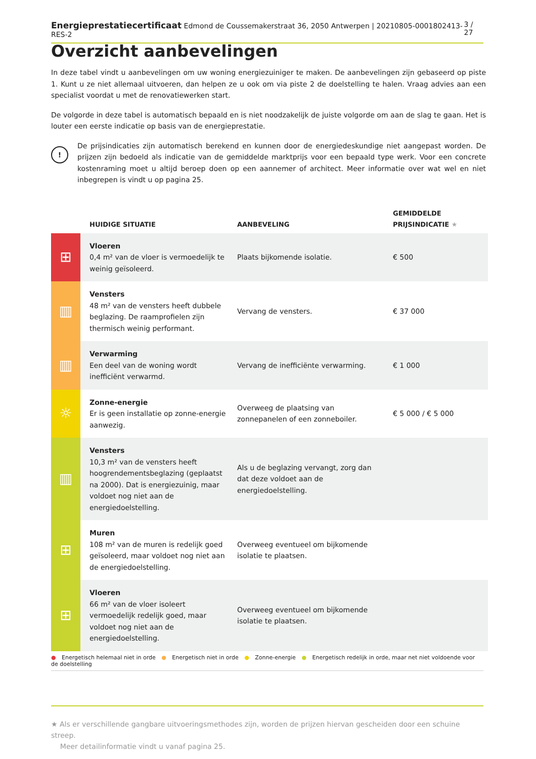Energieprestatiecertificaat Edmond de Coussemakerstraat 36, 2050 Antwerpen | 20210805-0001802413-RES-2 3 / 27
Overzicht aanbevelingen
In deze tabel vindt u aanbevelingen om uw woning energiezuiniger te maken. De aanbevelingen zijn gebaseerd op piste 1. Kunt u ze niet allemaal uitvoeren, dan helpen ze u ook om via piste 2 de doelstelling te halen. Vraag advies aan een specialist voordat u met de renovatiewerken start.
De volgorde in deze tabel is automatisch bepaald en is niet noodzakelijk de juiste volgorde om aan de slag te gaan. Het is louter een eerste indicatie op basis van de energieprestatie.
!
De prijsindicaties zijn automatisch berekend en kunnen door de energiedeskundige niet aangepast worden. De prijzen zijn bedoeld als indicatie van de gemiddelde marktprijs voor een bepaald type werk. Voor een concrete kostenraming moet u altijd beroep doen op een aannemer of architect. Meer informatie over wat wel en niet inbegrepen is vindt u op pagina 25.
| | HUIDIGE SITUATIE | AANBEVELING | GEMIDDELDE PRIJSINDICATIE ★ |
| --- | --- | --- | --- |
| ⊞ | Vloeren 0,4 m² van de vloer is vermoedelijk te weinig geïsoleerd. | Plaats bijkomende isolatie. | € 500 |
| ▥ | Vensters 48 m² van de vensters heeft dubbele beglazing. De raamprofielen zijn thermisch weinig performant. | Vervang de vensters. | € 37 000 |
| ▥ | Verwarming Een deel van de woning wordt inefficiënt verwarmd. | Vervang de inefficiënte verwarming. | € 1 000 |
| ☼ | Zonne-energie Er is geen installatie op zonne-energie aanwezig. | Overweeg de plaatsing van zonnepanelen of een zonneboiler. | € 5 000 / € 5 000 |
| ▥ | Vensters 10,3 m² van de vensters heeft hoogrendementsbeglazing (geplaatst na 2000). Dat is energiezuinig, maar voldoet nog niet aan de energiedoelstelling. | Als u de beglazing vervangt, zorg dan dat deze voldoet aan de energiedoelstelling. | |
| ⊞ | Muren 108 m² van de muren is redelijk goed geïsoleerd, maar voldoet nog niet aan de energiedoelstelling. | Overweeg eventueel om bijkomende isolatie te plaatsen. | |
| ⊞ | Vloeren 66 m² van de vloer isoleert vermoedelijk redelijk goed, maar voldoet nog niet aan de energiedoelstelling. | Overweeg eventueel om bijkomende isolatie te plaatsen. | |
● Energetisch helemaal niet in orde ● Energetisch niet in orde ● Zonne-energie ● Energetisch redelijk in orde, maar net niet voldoende voor de doelstelling
★ Als er verschillende gangbare uitvoeringsmethodes zijn, worden de prijzen hiervan gescheiden door een schuine streep.
Meer detailinformatie vindt u vanaf pagina 25.